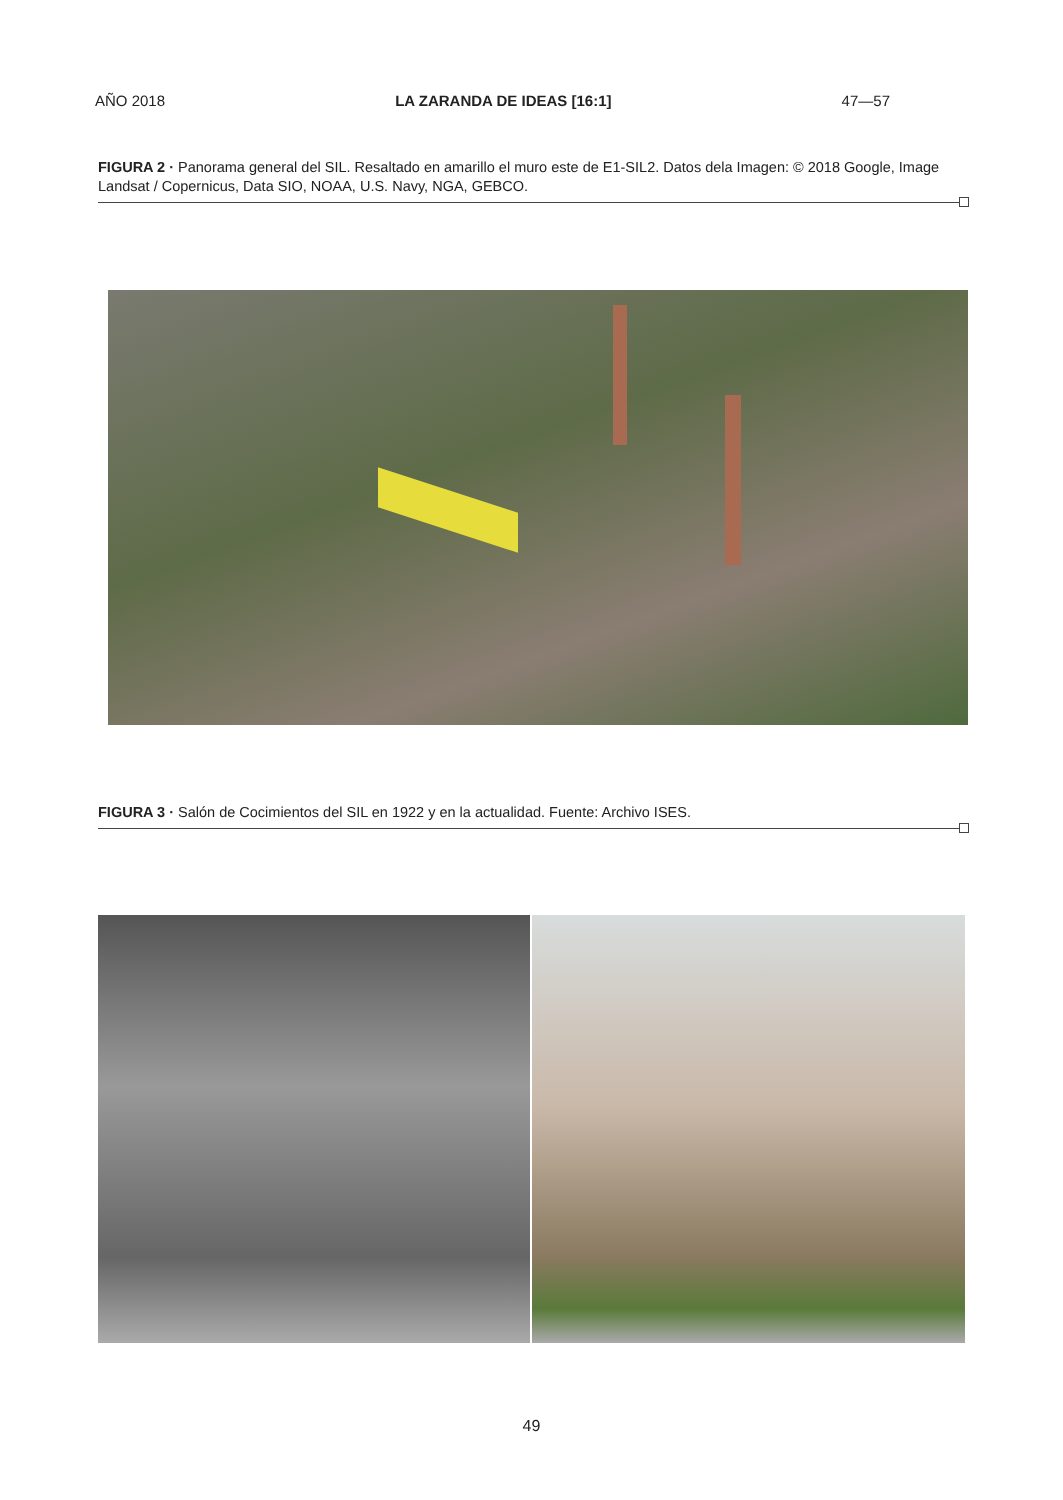AÑO 2018 LA ZARANDA DE IDEAS [16:1] 47—57
FIGURA 2 · Panorama general del SIL. Resaltado en amarillo el muro este de E1-SIL2. Datos dela Imagen: © 2018 Google, Image Landsat / Copernicus, Data SIO, NOAA, U.S. Navy, NGA, GEBCO.
FIGURA 3 · Salón de Cocimientos del SIL en 1922 y en la actualidad. Fuente: Archivo ISES.
49